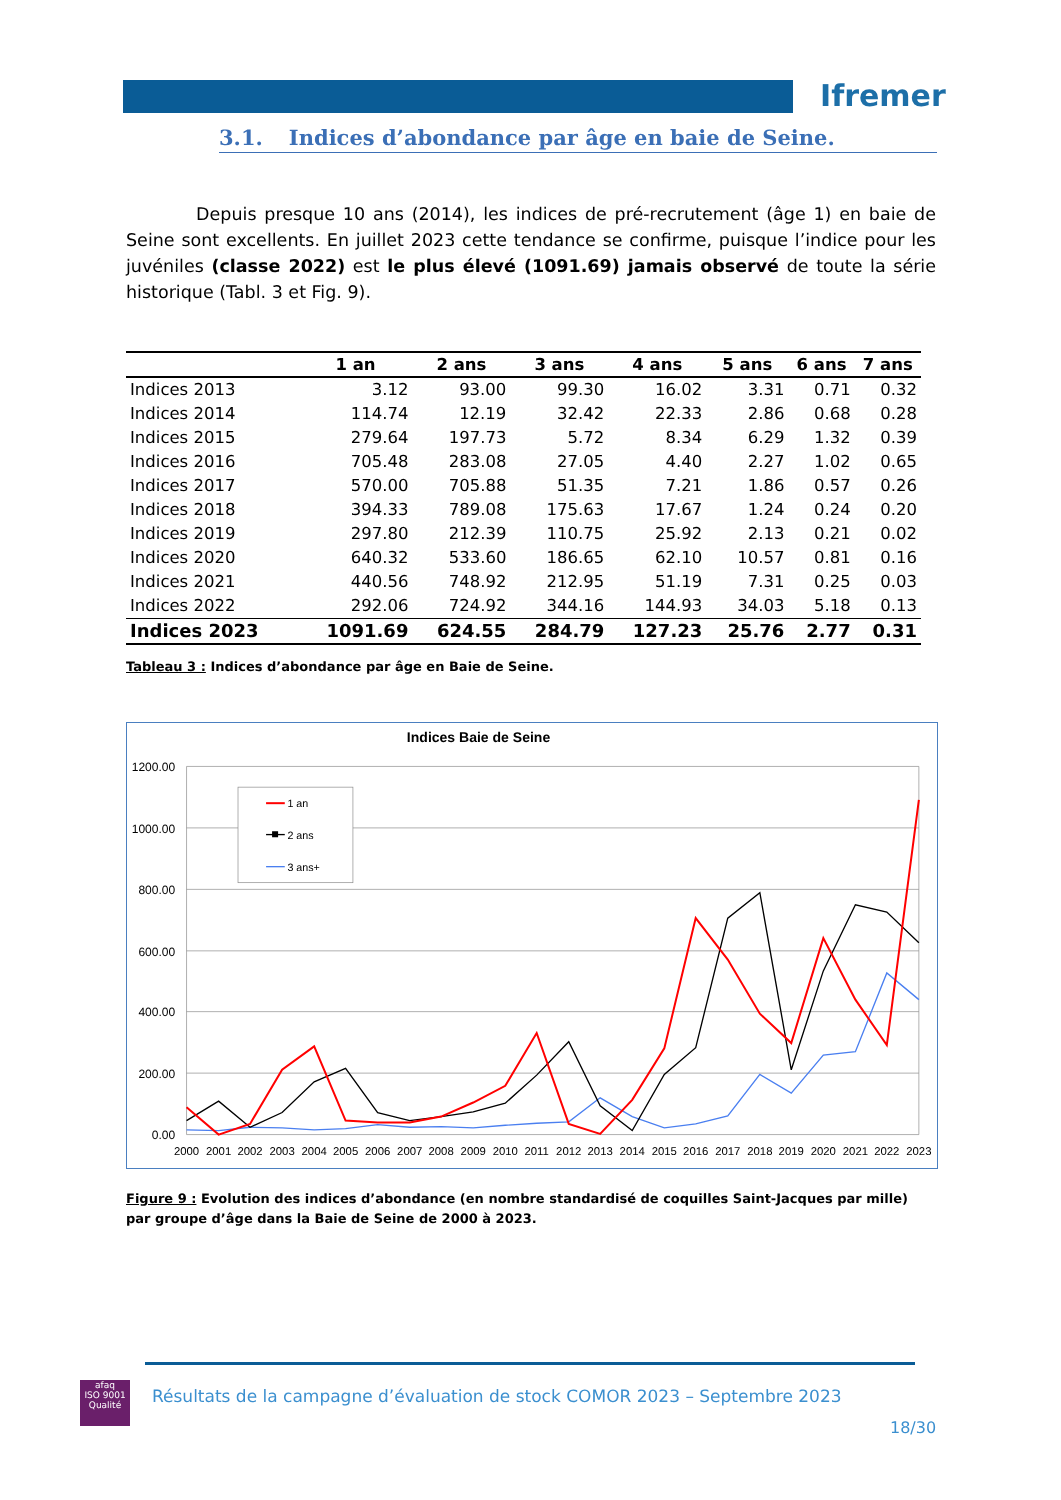Ifremer
3.1. Indices d’abondance par âge en baie de Seine.
Depuis presque 10 ans (2014), les indices de pré-recrutement (âge 1) en baie de Seine sont excellents. En juillet 2023 cette tendance se confirme, puisque l’indice pour les juvéniles (classe 2022) est le plus élevé (1091.69) jamais observé de toute la série historique (Tabl. 3 et Fig. 9).
| | 1 an | 2 ans | 3 ans | 4 ans | 5 ans | 6 ans | 7 ans |
| --- | --- | --- | --- | --- | --- | --- | --- |
| Indices 2013 | 3.12 | 93.00 | 99.30 | 16.02 | 3.31 | 0.71 | 0.32 |
| Indices 2014 | 114.74 | 12.19 | 32.42 | 22.33 | 2.86 | 0.68 | 0.28 |
| Indices 2015 | 279.64 | 197.73 | 5.72 | 8.34 | 6.29 | 1.32 | 0.39 |
| Indices 2016 | 705.48 | 283.08 | 27.05 | 4.40 | 2.27 | 1.02 | 0.65 |
| Indices 2017 | 570.00 | 705.88 | 51.35 | 7.21 | 1.86 | 0.57 | 0.26 |
| Indices 2018 | 394.33 | 789.08 | 175.63 | 17.67 | 1.24 | 0.24 | 0.20 |
| Indices 2019 | 297.80 | 212.39 | 110.75 | 25.92 | 2.13 | 0.21 | 0.02 |
| Indices 2020 | 640.32 | 533.60 | 186.65 | 62.10 | 10.57 | 0.81 | 0.16 |
| Indices 2021 | 440.56 | 748.92 | 212.95 | 51.19 | 7.31 | 0.25 | 0.03 |
| Indices 2022 | 292.06 | 724.92 | 344.16 | 144.93 | 34.03 | 5.18 | 0.13 |
| Indices 2023 | 1091.69 | 624.55 | 284.79 | 127.23 | 25.76 | 2.77 | 0.31 |
Tableau 3 : Indices d’abondance par âge en Baie de Seine.
Indices Baie de Seine
1200.00
1000.00
800.00
600.00
400.00
200.00
0.00
2000
2001
2002
2003
2004
2005
2006
2007
2008
2009
2010
2011
2012
2013
2014
2015
2016
2017
2018
2019
2020
2021
2022
2023
1 an
2 ans
3 ans+
Figure 9 : Evolution des indices d’abondance (en nombre standardisé de coquilles Saint-Jacques par mille) par groupe d’âge dans la Baie de Seine de 2000 à 2023.
afaq
ISO 9001
Qualité
Résultats de la campagne d’évaluation de stock COMOR 2023 – Septembre 2023
18/30